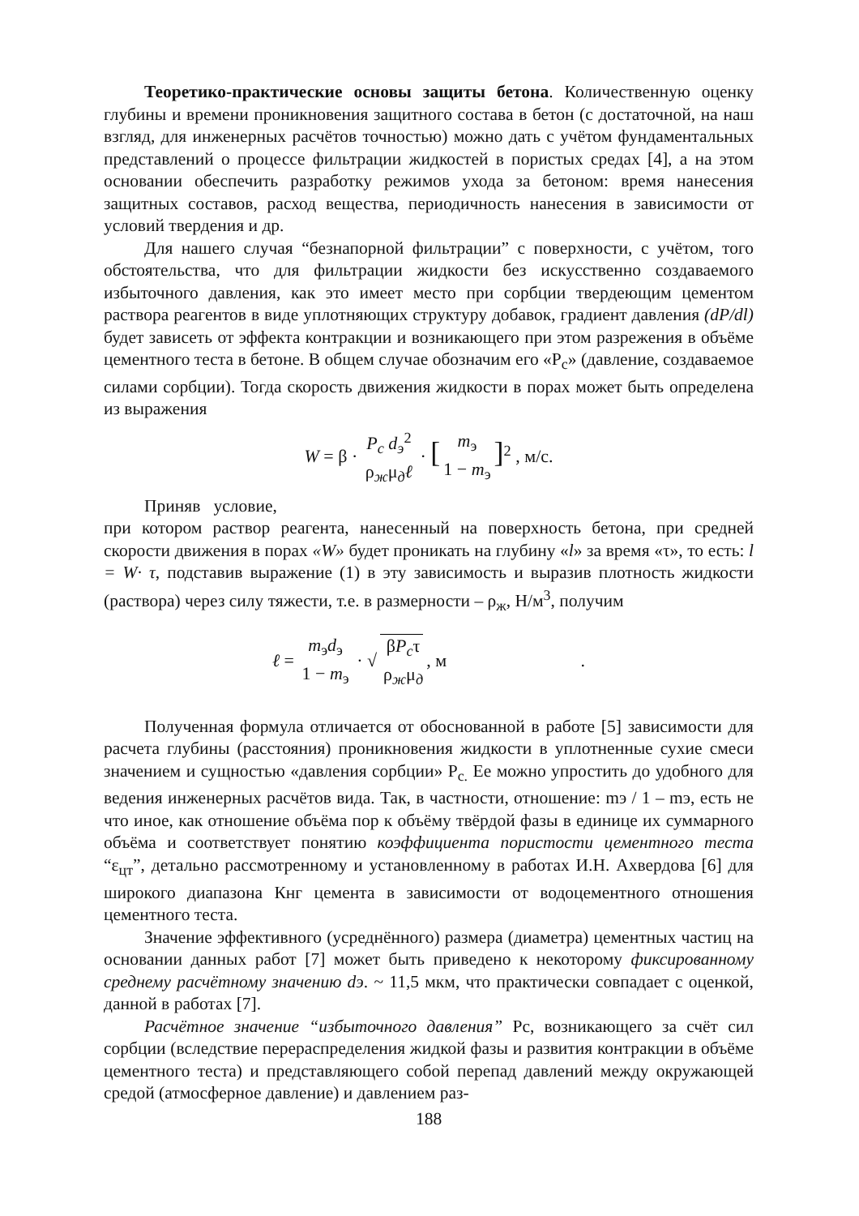Теоретико-практические основы защиты бетона. Количественную оценку глубины и времени проникновения защитного состава в бетон (с достаточной, на наш взгляд, для инженерных расчётов точностью) можно дать с учётом фундаментальных представлений о процессе фильтрации жидкостей в пористых средах [4], а на этом основании обеспечить разработку режимов ухода за бетоном: время нанесения защитных составов, расход вещества, периодичность нанесения в зависимости от условий твердения и др.
Для нашего случая “безнапорной фильтрации” с поверхности, с учётом, того обстоятельства, что для фильтрации жидкости без искусственно создаваемого избыточного давления, как это имеет место при сорбции твердеющим цементом раствора реагентов в виде уплотняющих структуру добавок, градиент давления (dP/dl) будет зависеть от эффекта контракции и возникающего при этом разрежения в объёме цементного теста в бетоне. В общем случае обозначим его «P<sub>c</sub>» (давление, создаваемое силами сорбции). Тогда скорость движения жидкости в порах может быть определена из выражения
W = β · P<sub>c</sub> d<sub>э</sub><sup>2</sup> ρ<sub>ж</sub>μ<sub>д</sub>ℓ · [m<sub>э</sub> 1 − m<sub>э</sub>]<sup>2</sup> , м/с.
Приняв условие,
при котором раствор реагента, нанесенный на поверхность бетона, при средней скорости движения в порах «W» будет проникать на глубину «l» за время «τ», то есть: l = W· τ, подставив выражение (1) в эту зависимость и выразив плотность жидкости (раствора) через силу тяжести, т.е. в размерности – ρ<sub>ж</sub>, Н/м<sup>3</sup>, получим
ℓ = m<sub>э</sub>d<sub>э</sub> 1 − m<sub>э</sub> · √ βP<sub>c</sub>τ ρ<sub>ж</sub>μ<sub>д</sub>, м .
Полученная формула отличается от обоснованной в работе [5] зависимости для расчета глубины (расстояния) проникновения жидкости в уплотненные сухие смеси значением и сущностью «давления сорбции» P<sub>c.</sub> Ее можно упростить до удобного для ведения инженерных расчётов вида. Так, в частности, отношение: mэ / 1 – mэ, есть не что иное, как отношение объёма пор к объёму твёрдой фазы в единице их суммарного объёма и соответствует понятию коэффициента пористости цементного теста “ε<sub>цт</sub>”, детально рассмотренному и установленному в работах И.Н. Ахвердова [6] для широкого диапазона Кнг цемента в зависимости от водоцементного отношения цементного теста.
Значение эффективного (усреднённого) размера (диаметра) цементных частиц на основании данных работ [7] может быть приведено к некоторому фиксированному среднему расчётному значению dэ. ~ 11,5 мкм, что практически совпадает с оценкой, данной в работах [7].
Расчётное значение “избыточного давления” Pc, возникающего за счёт сил сорбции (вследствие перераспределения жидкой фазы и развития контракции в объёме цементного теста) и представляющего собой перепад давлений между окружающей средой (атмосферное давление) и давлением раз-
188